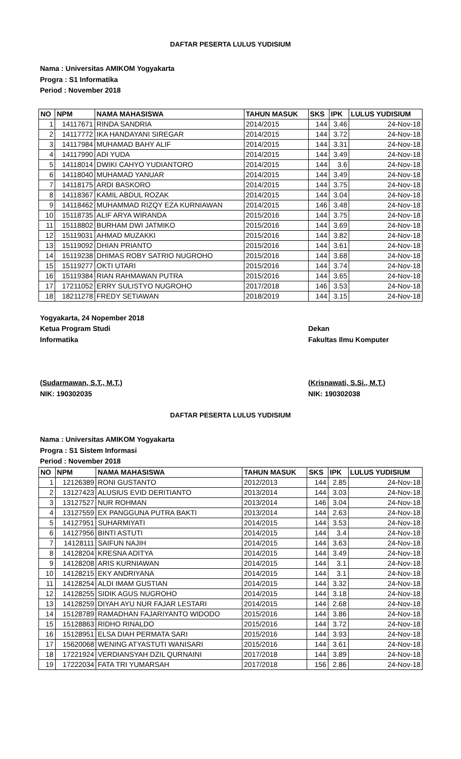DAFTAR PESERTA LULUS YUDISIUM
Nama : Universitas AMIKOM Yogyakarta
Progra : S1 Informatika
Period : November 2018
| NO | NPM | NAMA MAHASISWA | TAHUN MASUK | SKS | IPK | LULUS YUDISIUM |
| --- | --- | --- | --- | --- | --- | --- |
| 1 | 14117671 | RINDA SANDRIA | 2014/2015 | 144 | 3.46 | 24-Nov-18 |
| 2 | 14117772 | IKA HANDAYANI SIREGAR | 2014/2015 | 144 | 3.72 | 24-Nov-18 |
| 3 | 14117984 | MUHAMAD BAHY ALIF | 2014/2015 | 144 | 3.31 | 24-Nov-18 |
| 4 | 14117990 | ADI YUDA | 2014/2015 | 144 | 3.49 | 24-Nov-18 |
| 5 | 14118014 | DWIKI CAHYO YUDIANTORO | 2014/2015 | 144 | 3.6 | 24-Nov-18 |
| 6 | 14118040 | MUHAMAD YANUAR | 2014/2015 | 144 | 3.49 | 24-Nov-18 |
| 7 | 14118175 | ARDI BASKORO | 2014/2015 | 144 | 3.75 | 24-Nov-18 |
| 8 | 14118367 | KAMIL ABDUL ROZAK | 2014/2015 | 144 | 3.04 | 24-Nov-18 |
| 9 | 14118462 | MUHAMMAD RIZQY EZA KURNIAWAN | 2014/2015 | 146 | 3.48 | 24-Nov-18 |
| 10 | 15118735 | ALIF ARYA WIRANDA | 2015/2016 | 144 | 3.75 | 24-Nov-18 |
| 11 | 15118802 | BURHAM DWI JATMIKO | 2015/2016 | 144 | 3.69 | 24-Nov-18 |
| 12 | 15119031 | AHMAD MUZAKKI | 2015/2016 | 144 | 3.82 | 24-Nov-18 |
| 13 | 15119092 | DHIAN PRIANTO | 2015/2016 | 144 | 3.61 | 24-Nov-18 |
| 14 | 15119238 | DHIMAS ROBY SATRIO NUGROHO | 2015/2016 | 144 | 3.68 | 24-Nov-18 |
| 15 | 15119277 | OKTI UTARI | 2015/2016 | 144 | 3.74 | 24-Nov-18 |
| 16 | 15119384 | RIAN RAHMAWAN PUTRA | 2015/2016 | 144 | 3.65 | 24-Nov-18 |
| 17 | 17211052 | ERRY SULISTYO NUGROHO | 2017/2018 | 146 | 3.53 | 24-Nov-18 |
| 18 | 18211278 | FREDY SETIAWAN | 2018/2019 | 144 | 3.15 | 24-Nov-18 |
Yogyakarta, 24 Nopember 2018
Ketua Program Studi
Informatika
Dekan
Fakultas Ilmu Komputer
(Sudarmawan, S.T., M.T.)
NIK: 190302035
(Krisnawati, S.Si., M.T.)
NIK: 190302038
DAFTAR PESERTA LULUS YUDISIUM
Nama : Universitas AMIKOM Yogyakarta
Progra : S1 Sistem Informasi
Period : November 2018
| NO | NPM | NAMA MAHASISWA | TAHUN MASUK | SKS | IPK | LULUS YUDISIUM |
| --- | --- | --- | --- | --- | --- | --- |
| 1 | 12126389 | RONI GUSTANTO | 2012/2013 | 144 | 2.85 | 24-Nov-18 |
| 2 | 13127423 | ALUSIUS EVID DERITIANTO | 2013/2014 | 144 | 3.03 | 24-Nov-18 |
| 3 | 13127527 | NUR ROHMAN | 2013/2014 | 146 | 3.04 | 24-Nov-18 |
| 4 | 13127559 | EX PANGGUNA PUTRA BAKTI | 2013/2014 | 144 | 2.63 | 24-Nov-18 |
| 5 | 14127951 | SUHARMIYATI | 2014/2015 | 144 | 3.53 | 24-Nov-18 |
| 6 | 14127956 | BINTI ASTUTI | 2014/2015 | 144 | 3.4 | 24-Nov-18 |
| 7 | 14128111 | SAIFUN NAJIH | 2014/2015 | 144 | 3.63 | 24-Nov-18 |
| 8 | 14128204 | KRESNA ADITYA | 2014/2015 | 144 | 3.49 | 24-Nov-18 |
| 9 | 14128208 | ARIS KURNIAWAN | 2014/2015 | 144 | 3.1 | 24-Nov-18 |
| 10 | 14128215 | EKY ANDRIYANA | 2014/2015 | 144 | 3.1 | 24-Nov-18 |
| 11 | 14128254 | ALDI IMAM GUSTIAN | 2014/2015 | 144 | 3.32 | 24-Nov-18 |
| 12 | 14128255 | SIDIK AGUS NUGROHO | 2014/2015 | 144 | 3.18 | 24-Nov-18 |
| 13 | 14128259 | DIYAH AYU NUR FAJAR LESTARI | 2014/2015 | 144 | 2.68 | 24-Nov-18 |
| 14 | 15128789 | RAMADHAN FAJARIYANTO WIDODO | 2015/2016 | 144 | 3.86 | 24-Nov-18 |
| 15 | 15128863 | RIDHO RINALDO | 2015/2016 | 144 | 3.72 | 24-Nov-18 |
| 16 | 15128951 | ELSA DIAH PERMATA SARI | 2015/2016 | 144 | 3.93 | 24-Nov-18 |
| 17 | 15620068 | WENING ATYASTUTI WANISARI | 2015/2016 | 144 | 3.61 | 24-Nov-18 |
| 18 | 17221924 | VERDIANSYAH DZIL QURNAINI | 2017/2018 | 144 | 3.89 | 24-Nov-18 |
| 19 | 17222034 | FATA TRI YUMARSAH | 2017/2018 | 156 | 2.86 | 24-Nov-18 |